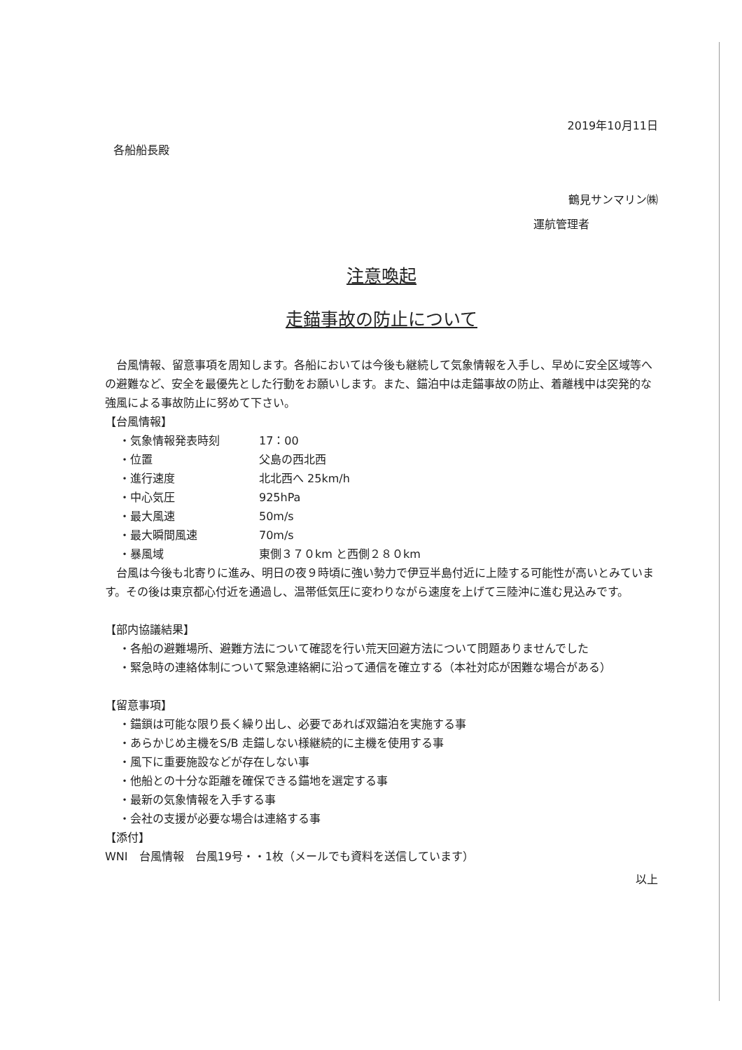2019年10月11日
各船船長殿
鶴見サンマリン㈱
運航管理者
注意喚起
走錨事故の防止について
　台風情報、留意事項を周知します。各船においては今後も継続して気象情報を入手し、早めに安全区域等への避難など、安全を最優先とした行動をお願いします。また、錨泊中は走錨事故の防止、着離桟中は突発的な強風による事故防止に努めて下さい。
【台風情報】
・気象情報発表時刻 17：00
・位置 父島の西北西
・進行速度 北北西へ 25km/h
・中心気圧 925hPa
・最大風速 50m/s
・最大瞬間風速 70m/s
・暴風域 東側３７０km と西側２８０km
　台風は今後も北寄りに進み、明日の夜９時頃に強い勢力で伊豆半島付近に上陸する可能性が高いとみています。その後は東京都心付近を通過し、温帯低気圧に変わりながら速度を上げて三陸沖に進む見込みです。
【部内協議結果】
・各船の避難場所、避難方法について確認を行い荒天回避方法について問題ありませんでした
・緊急時の連絡体制について緊急連絡網に沿って通信を確立する（本社対応が困難な場合がある）
【留意事項】
・錨鎖は可能な限り長く繰り出し、必要であれば双錨泊を実施する事
・あらかじめ主機をS/B 走錨しない様継続的に主機を使用する事
・風下に重要施設などが存在しない事
・他船との十分な距離を確保できる錨地を選定する事
・最新の気象情報を入手する事
・会社の支援が必要な場合は連絡する事
【添付】
WNI　台風情報　台風19号・・1枚（メールでも資料を送信しています）
以上